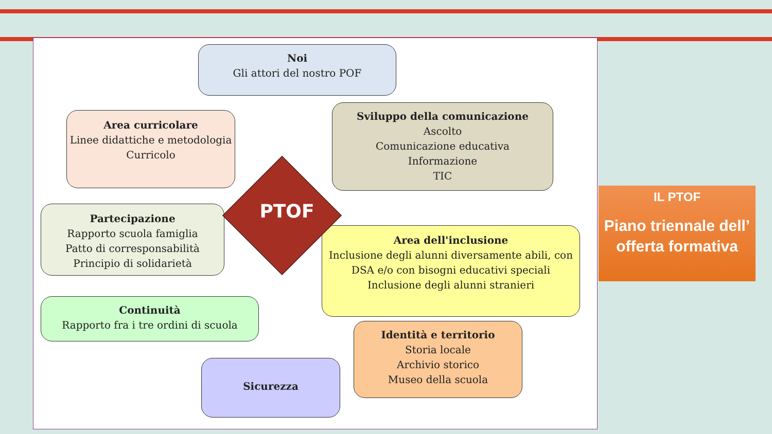Noi
Gli attori del nostro POF
Area curricolare
Linee didattiche e metodologia
Curricolo
Sviluppo della comunicazione
Ascolto
Comunicazione educativa
Informazione
TIC
Partecipazione
Rapporto scuola famiglia
Patto di corresponsabilità
Principio di solidarietà
Area dell'inclusione
Inclusione degli alunni diversamente abili, con DSA e/o con bisogni educativi speciali
Inclusione degli alunni stranieri
Continuità
Rapporto fra i tre ordini di scuola
Identità e territorio
Storia locale
Archivio storico
Museo della scuola
Sicurezza
PTOF
IL PTOF
Piano triennale dell’ offerta formativa